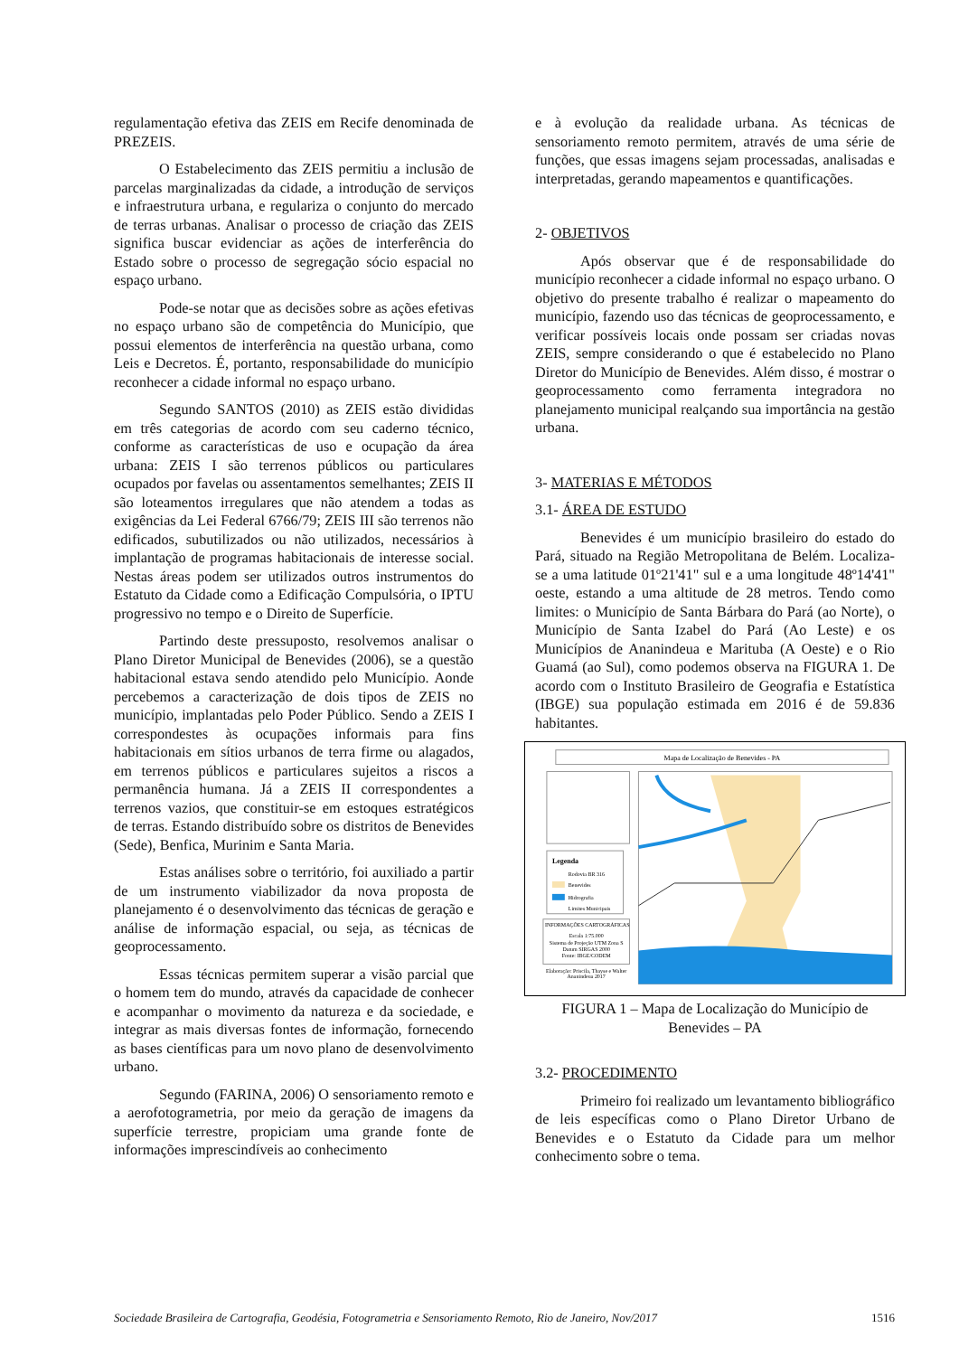regulamentação efetiva das ZEIS em Recife denominada de PREZEIS.
O Estabelecimento das ZEIS permitiu a inclusão de parcelas marginalizadas da cidade, a introdução de serviços e infraestrutura urbana, e regulariza o conjunto do mercado de terras urbanas. Analisar o processo de criação das ZEIS significa buscar evidenciar as ações de interferência do Estado sobre o processo de segregação sócio espacial no espaço urbano.
Pode-se notar que as decisões sobre as ações efetivas no espaço urbano são de competência do Município, que possui elementos de interferência na questão urbana, como Leis e Decretos. É, portanto, responsabilidade do município reconhecer a cidade informal no espaço urbano.
Segundo SANTOS (2010) as ZEIS estão divididas em três categorias de acordo com seu caderno técnico, conforme as características de uso e ocupação da área urbana: ZEIS I são terrenos públicos ou particulares ocupados por favelas ou assentamentos semelhantes; ZEIS II são loteamentos irregulares que não atendem a todas as exigências da Lei Federal 6766/79; ZEIS III são terrenos não edificados, subutilizados ou não utilizados, necessários à implantação de programas habitacionais de interesse social. Nestas áreas podem ser utilizados outros instrumentos do Estatuto da Cidade como a Edificação Compulsória, o IPTU progressivo no tempo e o Direito de Superfície.
Partindo deste pressuposto, resolvemos analisar o Plano Diretor Municipal de Benevides (2006), se a questão habitacional estava sendo atendido pelo Município. Aonde percebemos a caracterização de dois tipos de ZEIS no município, implantadas pelo Poder Público. Sendo a ZEIS I correspondestes às ocupações informais para fins habitacionais em sítios urbanos de terra firme ou alagados, em terrenos públicos e particulares sujeitos a riscos a permanência humana. Já a ZEIS II correspondentes a terrenos vazios, que constituir-se em estoques estratégicos de terras. Estando distribuído sobre os distritos de Benevides (Sede), Benfica, Murinim e Santa Maria.
Estas análises sobre o território, foi auxiliado a partir de um instrumento viabilizador da nova proposta de planejamento é o desenvolvimento das técnicas de geração e análise de informação espacial, ou seja, as técnicas de geoprocessamento.
Essas técnicas permitem superar a visão parcial que o homem tem do mundo, através da capacidade de conhecer e acompanhar o movimento da natureza e da sociedade, e integrar as mais diversas fontes de informação, fornecendo as bases científicas para um novo plano de desenvolvimento urbano.
Segundo (FARINA, 2006) O sensoriamento remoto e a aerofotogrametria, por meio da geração de imagens da superfície terrestre, propiciam uma grande fonte de informações imprescindíveis ao conhecimento
e à evolução da realidade urbana. As técnicas de sensoriamento remoto permitem, através de uma série de funções, que essas imagens sejam processadas, analisadas e interpretadas, gerando mapeamentos e quantificações.
2- OBJETIVOS
Após observar que é de responsabilidade do município reconhecer a cidade informal no espaço urbano. O objetivo do presente trabalho é realizar o mapeamento do município, fazendo uso das técnicas de geoprocessamento, e verificar possíveis locais onde possam ser criadas novas ZEIS, sempre considerando o que é estabelecido no Plano Diretor do Município de Benevides. Além disso, é mostrar o geoprocessamento como ferramenta integradora no planejamento municipal realçando sua importância na gestão urbana.
3- MATERIAS E MÉTODOS
3.1- ÁREA DE ESTUDO
Benevides é um município brasileiro do estado do Pará, situado na Região Metropolitana de Belém. Localiza-se a uma latitude 01º21'41" sul e a uma longitude 48º14'41" oeste, estando a uma altitude de 28 metros. Tendo como limites: o Município de Santa Bárbara do Pará (ao Norte), o Município de Santa Izabel do Pará (Ao Leste) e os Municípios de Ananindeua e Marituba (A Oeste) e o Rio Guamá (ao Sul), como podemos observa na FIGURA 1. De acordo com o Instituto Brasileiro de Geografia e Estatística (IBGE) sua população estimada em 2016 é de 59.836 habitantes.
Mapa de Localização de Benevides - PA
Legenda
Rodovia BR 316
Benevides
Hidrografia
Limites Municipais
INFORMAÇÕES CARTOGRÁFICAS
Escala 1:75.000
Sistema de Projeção UTM Zona S
Datum SIRGAS 2000
Fonte: IBGE/CODEM
Elaboração: Priscila, Thayse e Walter
Ananindeua 2017
FIGURA 1 – Mapa de Localização do Município de Benevides – PA
3.2- PROCEDIMENTO
Primeiro foi realizado um levantamento bibliográfico de leis específicas como o Plano Diretor Urbano de Benevides e o Estatuto da Cidade para um melhor conhecimento sobre o tema.
Sociedade Brasileira de Cartografia, Geodésia, Fotogrametria e Sensoriamento Remoto, Rio de Janeiro, Nov/2017 1516